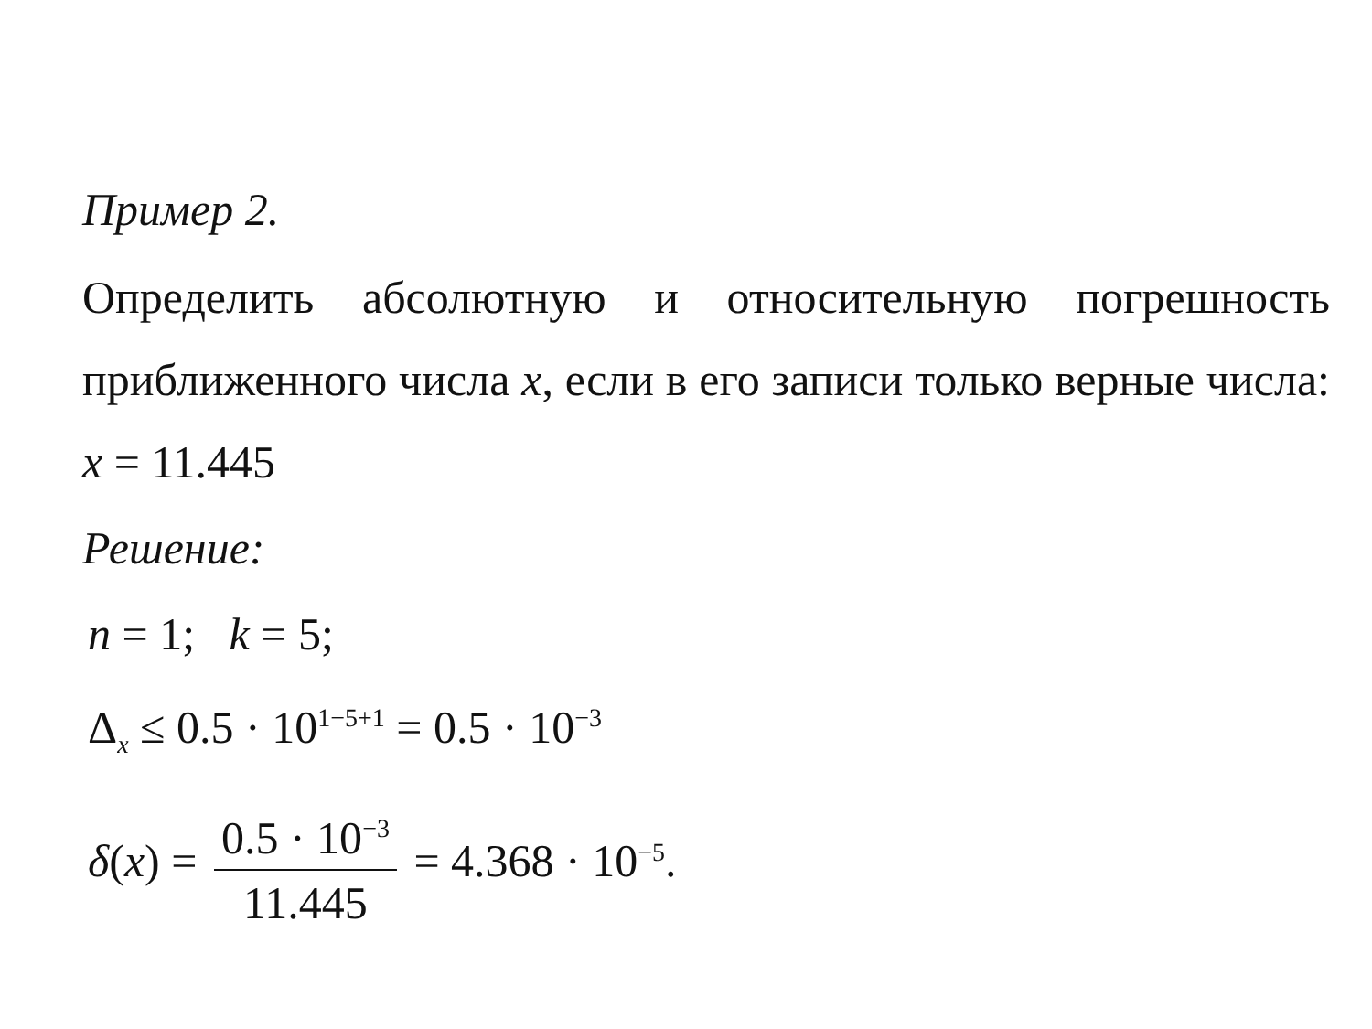Пример 2.
Определить абсолютную и относительную погрешность приближенного числа x, если в его записи только верные числа: x = 11.445
Решение:
n = 1; k = 5;
Δ<sub>x</sub> ≤ 0.5 · 10<sup>1−5+1</sup> = 0.5 · 10<sup>−3</sup>
δ(x) = 0.5 · 10<sup>−3</sup> 11.445 = 4.368 · 10<sup>−5</sup>.